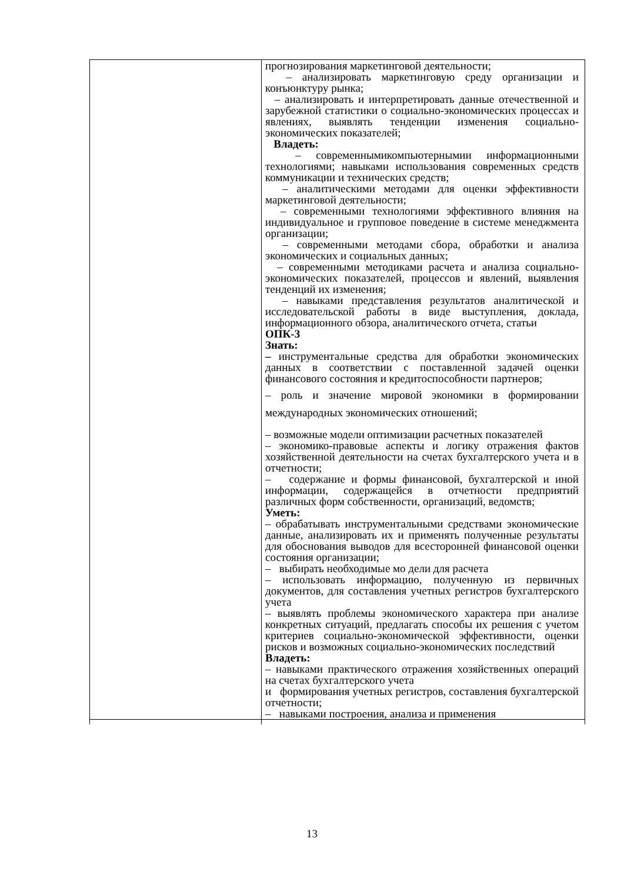| | прогнозирования маркетинговой деятельности; – анализировать маркетинговую среду организации и конъюнктуру рынка; – анализировать и интерпретировать данные отечественной и зарубежной статистики о социально-экономических процессах и явлениях, выявлять тенденции изменения социально- экономических показателей; Владеть: – современнымикомпьютернымии информационными технологиями; навыками использования современных средств коммуникации и технических средств; – аналитическими методами для оценки эффективности маркетинговой деятельности; – современными технологиями эффективного влияния на индивидуальное и групповое поведение в системе менеджмента организации; – современными методами сбора, обработки и анализа экономических и социальных данных; – современными методиками расчета и анализа социально-экономических показателей, процессов и явлений, выявления тенденций их изменения; – навыками представления результатов аналитической и исследовательской работы в виде выступления, доклада, информационного обзора, аналитического отчета, статьи ОПК-3 Знать: – инструментальные средства для обработки экономических данных в соответствии с поставленной задачей оценки финансового состояния и кредитоспособности партнеров; – роль и значение мировой экономики в формировании международных экономических отношений; – возможные модели оптимизации расчетных показателей – экономико-правовые аспекты и логику отражения фактов хозяйственной деятельности на счетах бухгалтерского учета и в отчетности; – содержание и формы финансовой, бухгалтерской и иной информации, содержащейся в отчетности предприятий различных форм собственности, организаций, ведомств; Уметь: – обрабатывать инструментальными средствами экономические данные, анализировать их и применять полученные результаты для обоснования выводов для всесторонней финансовой оценки состояния организации; – выбирать необходимые мо дели для расчета – использовать информацию, полученную из первичных документов, для составления учетных регистров бухгалтерского учета – выявлять проблемы экономического характера при анализе конкретных ситуаций, предлагать способы их решения с учетом критериев социально-экономической эффективности, оценки рисков и возможных социально-экономических последствий Владеть: – навыками практического отражения хозяйственных операций на счетах бухгалтерского учета и формирования учетных регистров, составления бухгалтерской отчетности; – навыками построения, анализа и применения |
13